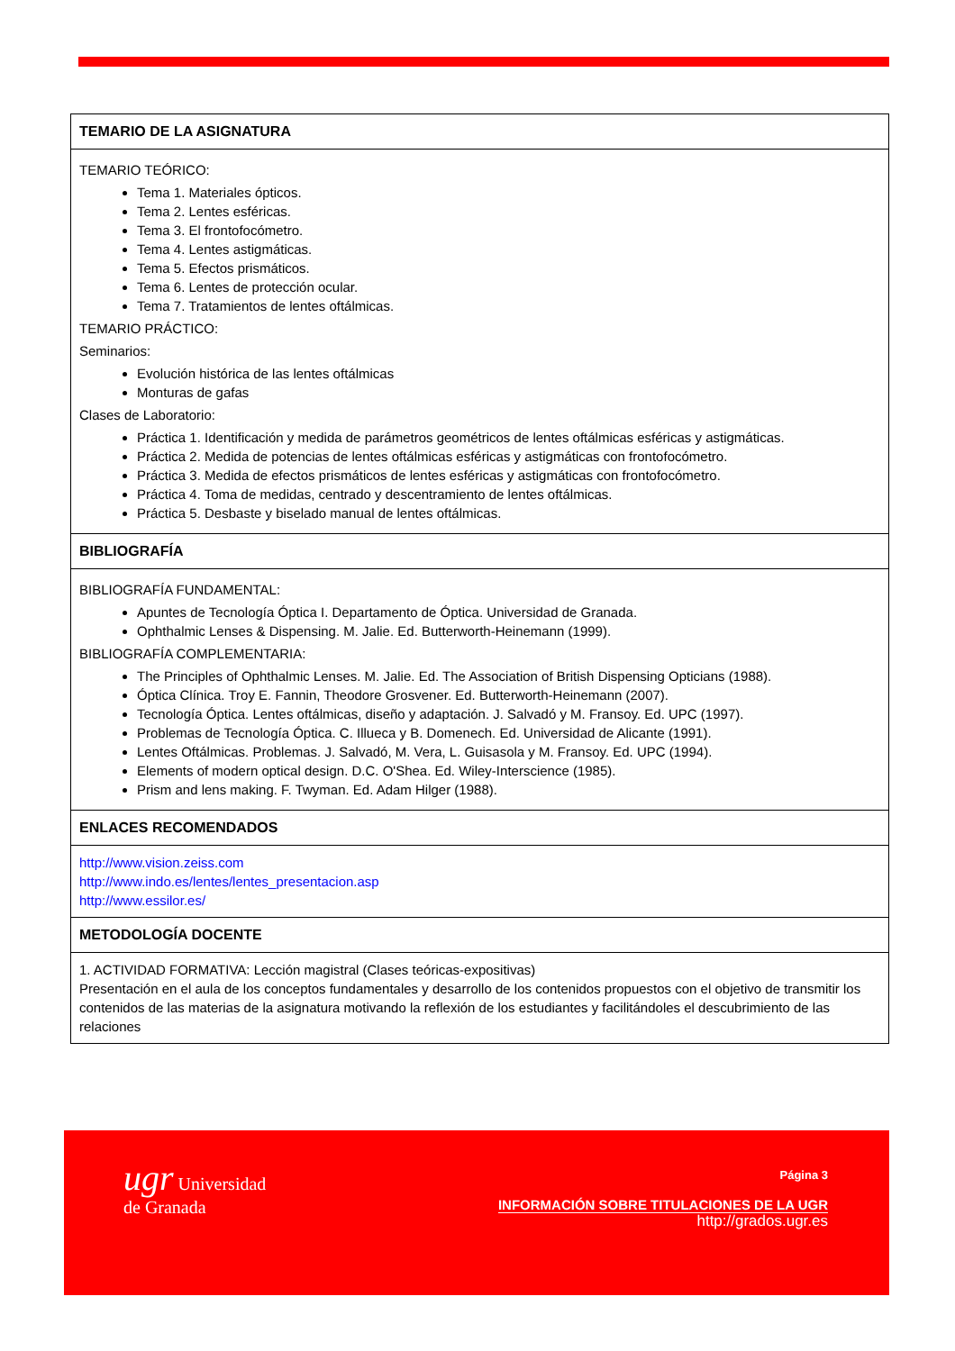| TEMARIO DE LA ASIGNATURA |
| --- |
| TEMARIO TEÓRICO: Tema 1. Materiales ópticos. Tema 2. Lentes esféricas. Tema 3. El frontofocómetro. Tema 4. Lentes astigmáticas. Tema 5. Efectos prismáticos. Tema 6. Lentes de protección ocular. Tema 7. Tratamientos de lentes oftálmicas. TEMARIO PRÁCTICO: Seminarios: Evolución histórica de las lentes oftálmicas Monturas de gafas Clases de Laboratorio: Práctica 1. Identificación y medida de parámetros geométricos de lentes oftálmicas esféricas y astigmáticas. Práctica 2. Medida de potencias de lentes oftálmicas esféricas y astigmáticas con frontofocómetro. Práctica 3. Medida de efectos prismáticos de lentes esféricas y astigmáticas con frontofocómetro. Práctica 4. Toma de medidas, centrado y descentramiento de lentes oftálmicas. Práctica 5. Desbaste y biselado manual de lentes oftálmicas. |
| BIBLIOGRAFÍA |
| BIBLIOGRAFÍA FUNDAMENTAL: Apuntes de Tecnología Óptica I. Departamento de Óptica. Universidad de Granada. Ophthalmic Lenses & Dispensing. M. Jalie. Ed. Butterworth-Heinemann (1999). BIBLIOGRAFÍA COMPLEMENTARIA: The Principles of Ophthalmic Lenses. M. Jalie. Ed. The Association of British Dispensing Opticians (1988). Óptica Clínica. Troy E. Fannin, Theodore Grosvener. Ed. Butterworth-Heinemann (2007). Tecnología Óptica. Lentes oftálmicas, diseño y adaptación. J. Salvadó y M. Fransoy. Ed. UPC (1997). Problemas de Tecnología Óptica. C. Illueca y B. Domenech. Ed. Universidad de Alicante (1991). Lentes Oftálmicas. Problemas. J. Salvadó, M. Vera, L. Guisasola y M. Fransoy. Ed. UPC (1994). Elements of modern optical design. D.C. O'Shea. Ed. Wiley-Interscience (1985). Prism and lens making. F. Twyman. Ed. Adam Hilger (1988). |
| ENLACES RECOMENDADOS |
| http://www.vision.zeiss.com http://www.indo.es/lentes/lentes_presentacion.asp http://www.essilor.es/ |
| METODOLOGÍA DOCENTE |
| 1. ACTIVIDAD FORMATIVA: Lección magistral (Clases teóricas-expositivas) Presentación en el aula de los conceptos fundamentales y desarrollo de los contenidos propuestos con el objetivo de transmitir los contenidos de las materias de la asignatura motivando la reflexión de los estudiantes y facilitándoles el descubrimiento de las relaciones |
ugr Universidad
de Granada
Página 3
INFORMACIÓN SOBRE TITULACIONES DE LA UGR
http://grados.ugr.es